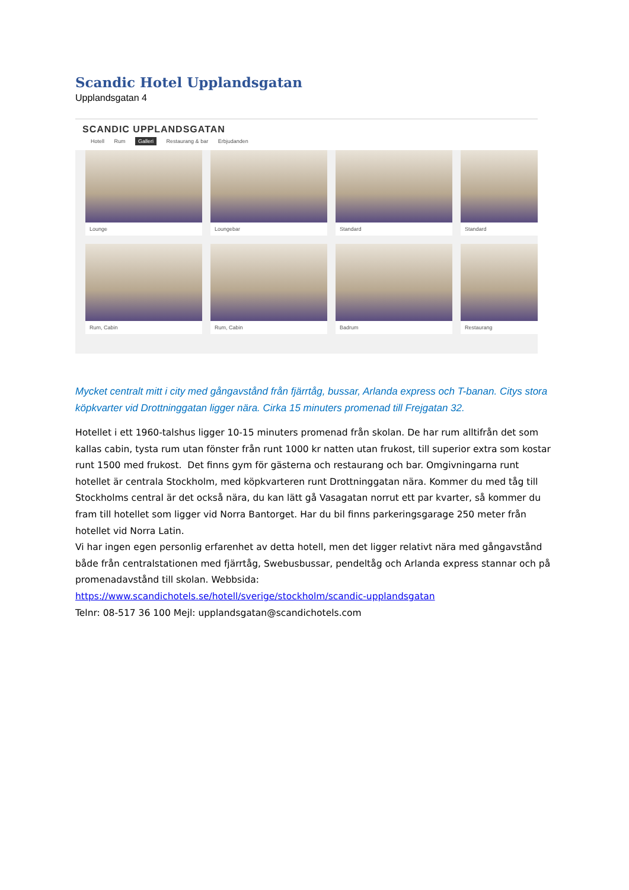Scandic Hotel Upplandsgatan
Upplandsgatan 4
SCANDIC UPPLANDSGATAN
Hotell Rum Galleri Restaurang & bar Erbjudanden
Lounge
Loungebar
Standard
Standard
Rum, Cabin
Rum, Cabin
Badrum
Restaurang
Mycket centralt mitt i city med gångavstånd från fjärrtåg, bussar, Arlanda express och T-banan. Citys stora köpkvarter vid Drottninggatan ligger nära. Cirka 15 minuters promenad till Frejgatan 32.
Hotellet i ett 1960-talshus ligger 10-15 minuters promenad från skolan. De har rum alltifrån det som kallas cabin, tysta rum utan fönster från runt 1000 kr natten utan frukost, till superior extra som kostar runt 1500 med frukost. Det finns gym för gästerna och restaurang och bar. Omgivningarna runt hotellet är centrala Stockholm, med köpkvarteren runt Drottninggatan nära. Kommer du med tåg till Stockholms central är det också nära, du kan lätt gå Vasagatan norrut ett par kvarter, så kommer du fram till hotellet som ligger vid Norra Bantorget. Har du bil finns parkeringsgarage 250 meter från hotellet vid Norra Latin.
Vi har ingen egen personlig erfarenhet av detta hotell, men det ligger relativt nära med gångavstånd både från centralstationen med fjärrtåg, Swebusbussar, pendeltåg och Arlanda express stannar och på promenadavstånd till skolan. Webbsida:
https://www.scandichotels.se/hotell/sverige/stockholm/scandic-upplandsgatan
Telnr: 08-517 36 100 Mejl: upplandsgatan@scandichotels.com